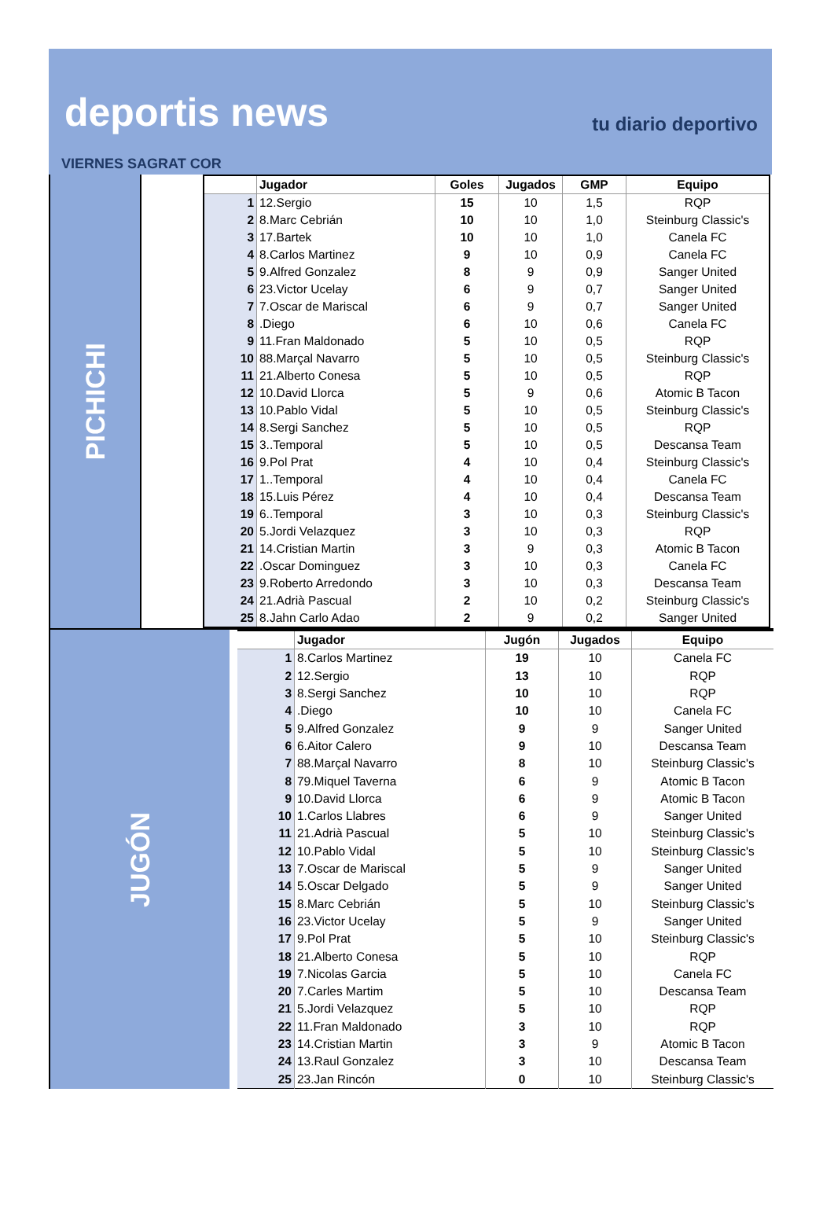deportis news tu diario deportivo
VIERNES SAGRAT COR
PICHICHI
| | Jugador | Goles | Jugados | GMP | Equipo |
| --- | --- | --- | --- | --- | --- |
| 1 | 12.Sergio | 15 | 10 | 1,5 | RQP |
| 2 | 8.Marc Cebrián | 10 | 10 | 1,0 | Steinburg Classic's |
| 3 | 17.Bartek | 10 | 10 | 1,0 | Canela FC |
| 4 | 8.Carlos Martinez | 9 | 10 | 0,9 | Canela FC |
| 5 | 9.Alfred Gonzalez | 8 | 9 | 0,9 | Sanger United |
| 6 | 23.Victor Ucelay | 6 | 9 | 0,7 | Sanger United |
| 7 | 7.Oscar de Mariscal | 6 | 9 | 0,7 | Sanger United |
| 8 | .Diego | 6 | 10 | 0,6 | Canela FC |
| 9 | 11.Fran Maldonado | 5 | 10 | 0,5 | RQP |
| 10 | 88.Marçal Navarro | 5 | 10 | 0,5 | Steinburg Classic's |
| 11 | 21.Alberto Conesa | 5 | 10 | 0,5 | RQP |
| 12 | 10.David Llorca | 5 | 9 | 0,6 | Atomic B Tacon |
| 13 | 10.Pablo Vidal | 5 | 10 | 0,5 | Steinburg Classic's |
| 14 | 8.Sergi Sanchez | 5 | 10 | 0,5 | RQP |
| 15 | 3..Temporal | 5 | 10 | 0,5 | Descansa Team |
| 16 | 9.Pol Prat | 4 | 10 | 0,4 | Steinburg Classic's |
| 17 | 1..Temporal | 4 | 10 | 0,4 | Canela FC |
| 18 | 15.Luis Pérez | 4 | 10 | 0,4 | Descansa Team |
| 19 | 6..Temporal | 3 | 10 | 0,3 | Steinburg Classic's |
| 20 | 5.Jordi Velazquez | 3 | 10 | 0,3 | RQP |
| 21 | 14.Cristian Martin | 3 | 9 | 0,3 | Atomic B Tacon |
| 22 | .Oscar Dominguez | 3 | 10 | 0,3 | Canela FC |
| 23 | 9.Roberto Arredondo | 3 | 10 | 0,3 | Descansa Team |
| 24 | 21.Adrià Pascual | 2 | 10 | 0,2 | Steinburg Classic's |
| 25 | 8.Jahn Carlo Adao | 2 | 9 | 0,2 | Sanger United |
JUGÓN
| | Jugador | Jugón | Jugados | Equipo |
| --- | --- | --- | --- | --- |
| 1 | 8.Carlos Martinez | 19 | 10 | Canela FC |
| 2 | 12.Sergio | 13 | 10 | RQP |
| 3 | 8.Sergi Sanchez | 10 | 10 | RQP |
| 4 | .Diego | 10 | 10 | Canela FC |
| 5 | 9.Alfred Gonzalez | 9 | 9 | Sanger United |
| 6 | 6.Aitor Calero | 9 | 10 | Descansa Team |
| 7 | 88.Marçal Navarro | 8 | 10 | Steinburg Classic's |
| 8 | 79.Miquel Taverna | 6 | 9 | Atomic B Tacon |
| 9 | 10.David Llorca | 6 | 9 | Atomic B Tacon |
| 10 | 1.Carlos Llabres | 6 | 9 | Sanger United |
| 11 | 21.Adrià Pascual | 5 | 10 | Steinburg Classic's |
| 12 | 10.Pablo Vidal | 5 | 10 | Steinburg Classic's |
| 13 | 7.Oscar de Mariscal | 5 | 9 | Sanger United |
| 14 | 5.Oscar Delgado | 5 | 9 | Sanger United |
| 15 | 8.Marc Cebrián | 5 | 10 | Steinburg Classic's |
| 16 | 23.Victor Ucelay | 5 | 9 | Sanger United |
| 17 | 9.Pol Prat | 5 | 10 | Steinburg Classic's |
| 18 | 21.Alberto Conesa | 5 | 10 | RQP |
| 19 | 7.Nicolas Garcia | 5 | 10 | Canela FC |
| 20 | 7.Carles Martim | 5 | 10 | Descansa Team |
| 21 | 5.Jordi Velazquez | 5 | 10 | RQP |
| 22 | 11.Fran Maldonado | 3 | 10 | RQP |
| 23 | 14.Cristian Martin | 3 | 9 | Atomic B Tacon |
| 24 | 13.Raul Gonzalez | 3 | 10 | Descansa Team |
| 25 | 23.Jan Rincón | 0 | 10 | Steinburg Classic's |